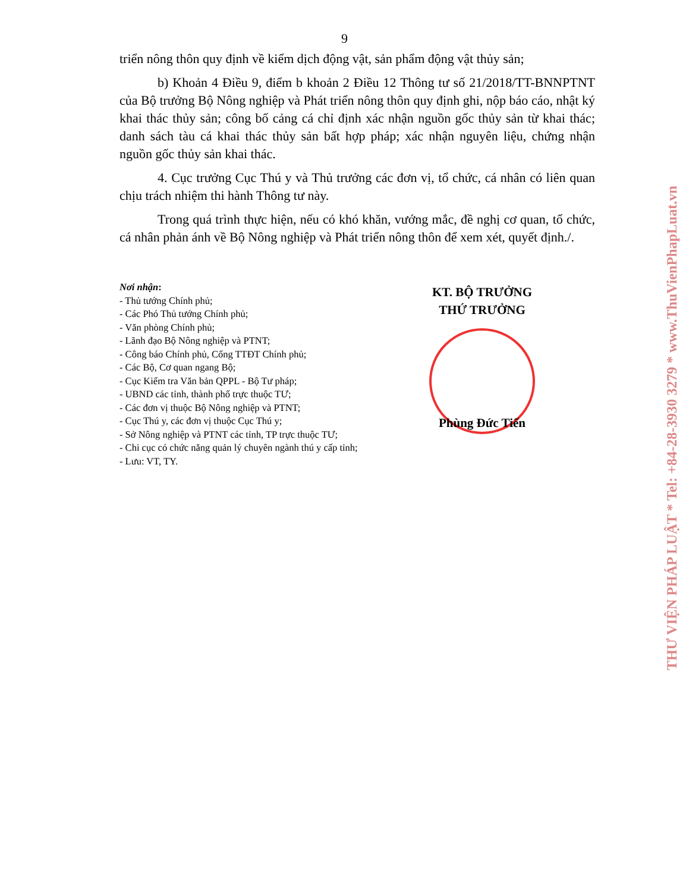9
triển nông thôn quy định về kiểm dịch động vật, sản phẩm động vật thủy sản;
b) Khoản 4 Điều 9, điểm b khoản 2 Điều 12 Thông tư số 21/2018/TT-BNNPTNT của Bộ trưởng Bộ Nông nghiệp và Phát triển nông thôn quy định ghi, nộp báo cáo, nhật ký khai thác thủy sản; công bố cảng cá chỉ định xác nhận nguồn gốc thủy sản từ khai thác; danh sách tàu cá khai thác thủy sản bất hợp pháp; xác nhận nguyên liệu, chứng nhận nguồn gốc thủy sản khai thác.
4. Cục trưởng Cục Thú y và Thủ trưởng các đơn vị, tổ chức, cá nhân có liên quan chịu trách nhiệm thi hành Thông tư này.
Trong quá trình thực hiện, nếu có khó khăn, vướng mắc, đề nghị cơ quan, tổ chức, cá nhân phản ánh về Bộ Nông nghiệp và Phát triển nông thôn để xem xét, quyết định./.
Nơi nhận:
- Thủ tướng Chính phủ;
- Các Phó Thủ tướng Chính phủ;
- Văn phòng Chính phủ;
- Lãnh đạo Bộ Nông nghiệp và PTNT;
- Công báo Chính phủ, Cổng TTĐT Chính phủ;
- Các Bộ, Cơ quan ngang Bộ;
- Cục Kiểm tra Văn bản QPPL - Bộ Tư pháp;
- UBND các tỉnh, thành phố trực thuộc TƯ;
- Các đơn vị thuộc Bộ Nông nghiệp và PTNT;
- Cục Thú y, các đơn vị thuộc Cục Thú y;
- Sở Nông nghiệp và PTNT các tỉnh, TP trực thuộc TƯ;
- Chi cục có chức năng quản lý chuyên ngành thú y cấp tỉnh;
- Lưu: VT, TY.
KT. BỘ TRƯỞNG
THỨ TRƯỞNG
Phùng Đức Tiến
THƯ VIỆN PHÁP LUẬT * Tel: +84-28-3930 3279 * www.ThuVienPhapLuat.vn